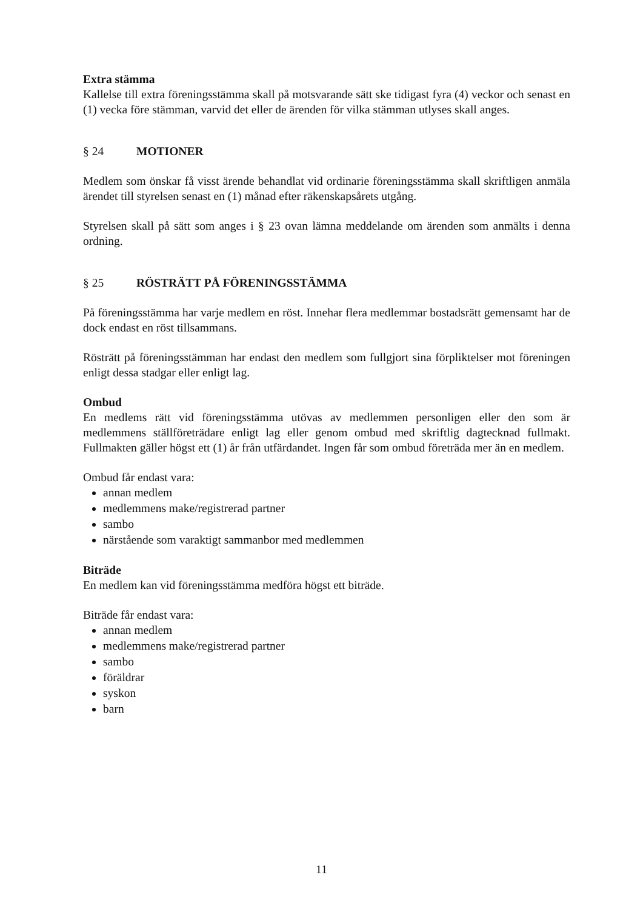Extra stämma
Kallelse till extra föreningsstämma skall på motsvarande sätt ske tidigast fyra (4) veckor och senast en (1) vecka före stämman, varvid det eller de ärenden för vilka stämman utlyses skall anges.
§ 24 MOTIONER
Medlem som önskar få visst ärende behandlat vid ordinarie föreningsstämma skall skriftligen anmäla ärendet till styrelsen senast en (1) månad efter räkenskapsårets utgång.
Styrelsen skall på sätt som anges i § 23 ovan lämna meddelande om ärenden som anmälts i denna ordning.
§ 25 RÖSTRÄTT PÅ FÖRENINGSSTÄMMA
På föreningsstämma har varje medlem en röst. Innehar flera medlemmar bostadsrätt gemensamt har de dock endast en röst tillsammans.
Rösträtt på föreningsstämman har endast den medlem som fullgjort sina förpliktelser mot föreningen enligt dessa stadgar eller enligt lag.
Ombud
En medlems rätt vid föreningsstämma utövas av medlemmen personligen eller den som är medlemmens ställföreträdare enligt lag eller genom ombud med skriftlig dagtecknad fullmakt. Fullmakten gäller högst ett (1) år från utfärdandet. Ingen får som ombud företräda mer än en medlem.
Ombud får endast vara:
annan medlem
medlemmens make/registrerad partner
sambo
närstående som varaktigt sammanbor med medlemmen
Biträde
En medlem kan vid föreningsstämma medföra högst ett biträde.
Biträde får endast vara:
annan medlem
medlemmens make/registrerad partner
sambo
föräldrar
syskon
barn
11